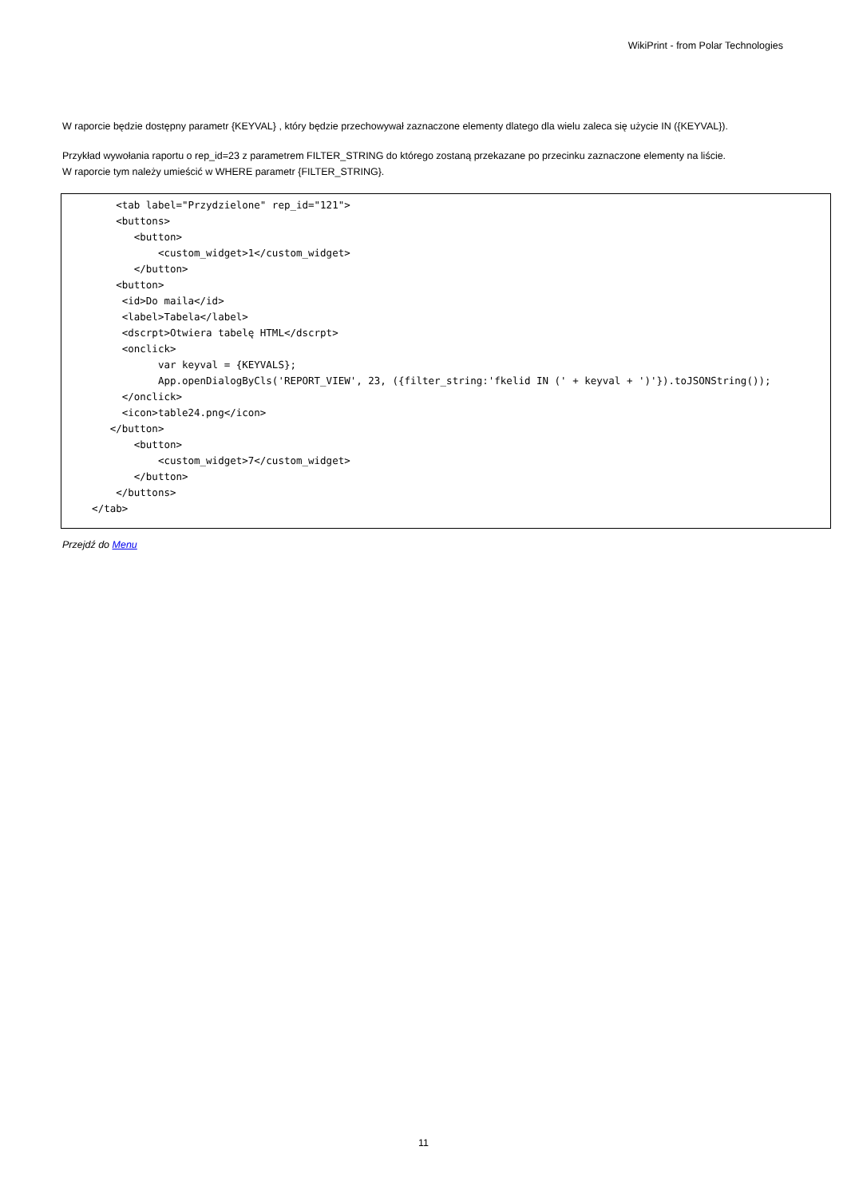WikiPrint - from Polar Technologies
W raporcie będzie dostępny parametr {KEYVAL} , który będzie przechowywał zaznaczone elementy dlatego dla wielu zaleca się użycie IN ({KEYVAL}).
Przykład wywołania raportu o rep_id=23 z parametrem FILTER_STRING do którego zostaną przekazane po przecinku zaznaczone elementy na liście.
W raporcie tym należy umieścić w WHERE parametr {FILTER_STRING}.
        <tab label="Przydzielone" rep_id="121">
        <buttons>
           <button>
               <custom_widget>1</custom_widget>
           </button>
        <button>
         <id>Do maila</id>
         <label>Tabela</label>
         <dscrpt>Otwiera tabelę HTML</dscrpt>
         <onclick>
               var keyval = {KEYVALS};
               App.openDialogByCls('REPORT_VIEW', 23, ({filter_string:'fkelid IN (' + keyval + ')'}).toJSONString());
         </onclick>
         <icon>table24.png</icon>
       </button>
           <button>
               <custom_widget>7</custom_widget>
           </button>
        </buttons>
    </tab>
Przejdź do Menu
11